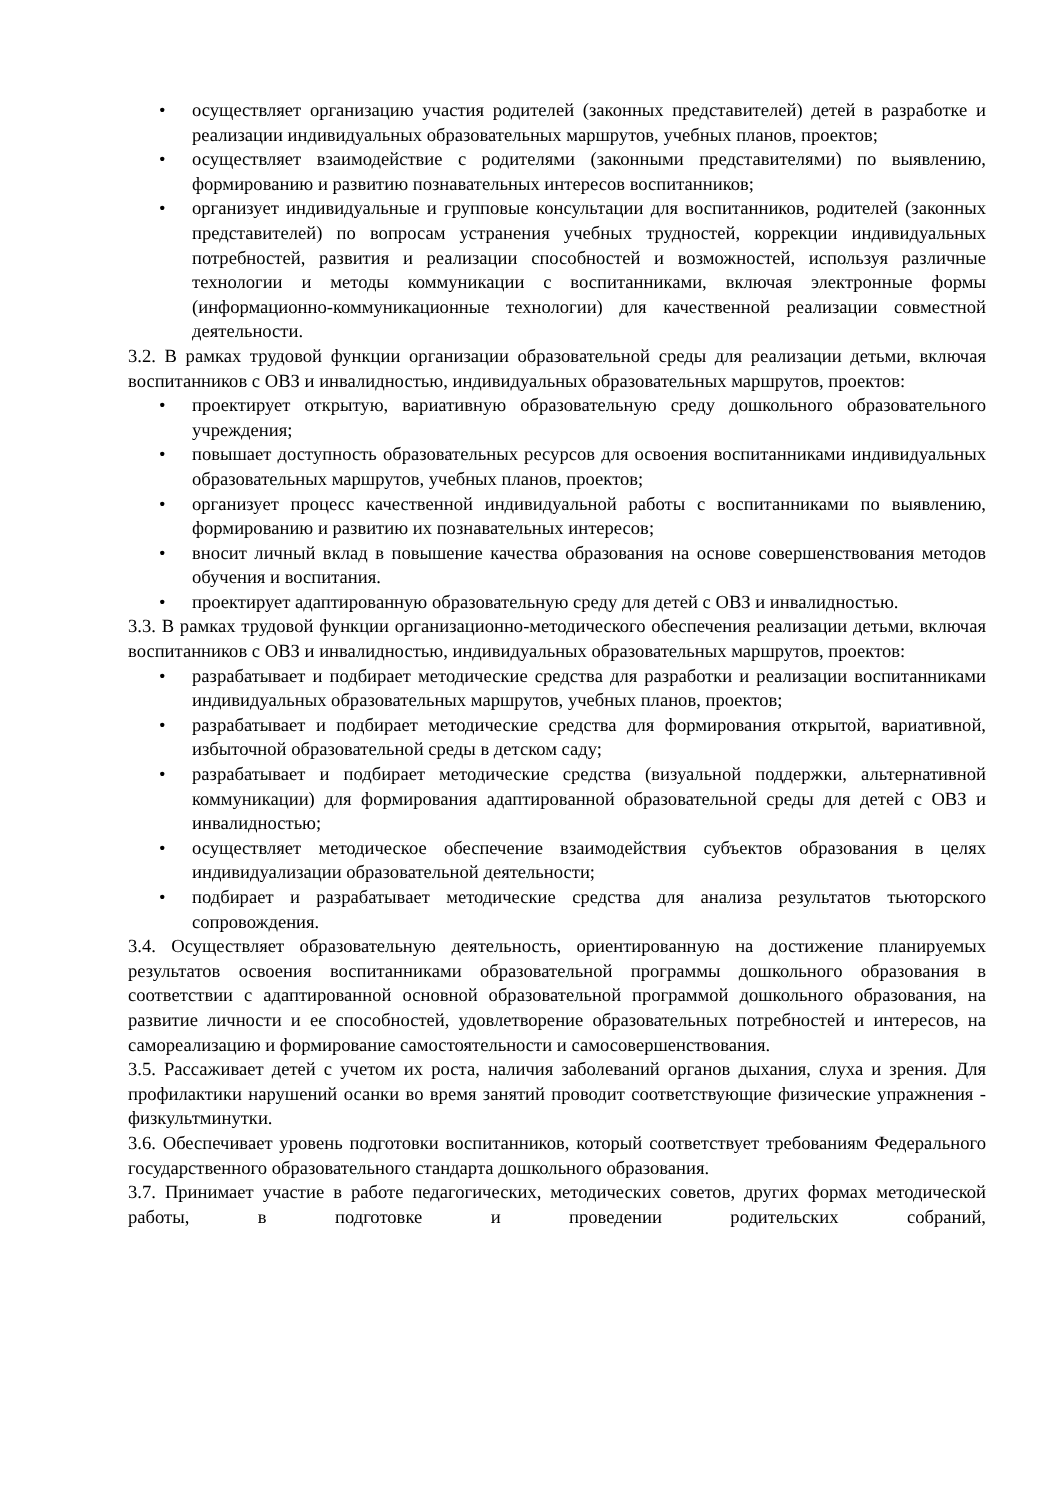• осуществляет организацию участия родителей (законных представителей) детей в разработке и реализации индивидуальных образовательных маршрутов, учебных планов, проектов;
• осуществляет взаимодействие с родителями (законными представителями) по выявлению, формированию и развитию познавательных интересов воспитанников;
• организует индивидуальные и групповые консультации для воспитанников, родителей (законных представителей) по вопросам устранения учебных трудностей, коррекции индивидуальных потребностей, развития и реализации способностей и возможностей, используя различные технологии и методы коммуникации с воспитанниками, включая электронные формы (информационно-коммуникационные технологии) для качественной реализации совместной деятельности.
3.2. В рамках трудовой функции организации образовательной среды для реализации детьми, включая воспитанников с ОВЗ и инвалидностью, индивидуальных образовательных маршрутов, проектов:
• проектирует открытую, вариативную образовательную среду дошкольного образовательного учреждения;
• повышает доступность образовательных ресурсов для освоения воспитанниками индивидуальных образовательных маршрутов, учебных планов, проектов;
• организует процесс качественной индивидуальной работы с воспитанниками по выявлению, формированию и развитию их познавательных интересов;
• вносит личный вклад в повышение качества образования на основе совершенствования методов обучения и воспитания.
• проектирует адаптированную образовательную среду для детей с ОВЗ и инвалидностью.
3.3. В рамках трудовой функции организационно-методического обеспечения реализации детьми, включая воспитанников с ОВЗ и инвалидностью, индивидуальных образовательных маршрутов, проектов:
• разрабатывает и подбирает методические средства для разработки и реализации воспитанниками индивидуальных образовательных маршрутов, учебных планов, проектов;
• разрабатывает и подбирает методические средства для формирования открытой, вариативной, избыточной образовательной среды в детском саду;
• разрабатывает и подбирает методические средства (визуальной поддержки, альтернативной коммуникации) для формирования адаптированной образовательной среды для детей с ОВЗ и инвалидностью;
• осуществляет методическое обеспечение взаимодействия субъектов образования в целях индивидуализации образовательной деятельности;
• подбирает и разрабатывает методические средства для анализа результатов тьюторского сопровождения.
3.4. Осуществляет образовательную деятельность, ориентированную на достижение планируемых результатов освоения воспитанниками образовательной программы дошкольного образования в соответствии с адаптированной основной образовательной программой дошкольного образования, на развитие личности и ее способностей, удовлетворение образовательных потребностей и интересов, на самореализацию и формирование самостоятельности и самосовершенствования.
3.5. Рассаживает детей с учетом их роста, наличия заболеваний органов дыхания, слуха и зрения. Для профилактики нарушений осанки во время занятий проводит соответствующие физические упражнения - физкультминутки.
3.6. Обеспечивает уровень подготовки воспитанников, который соответствует требованиям Федерального государственного образовательного стандарта дошкольного образования.
3.7. Принимает участие в работе педагогических, методических советов, других формах методической работы, в подготовке и проведении родительских собраний,